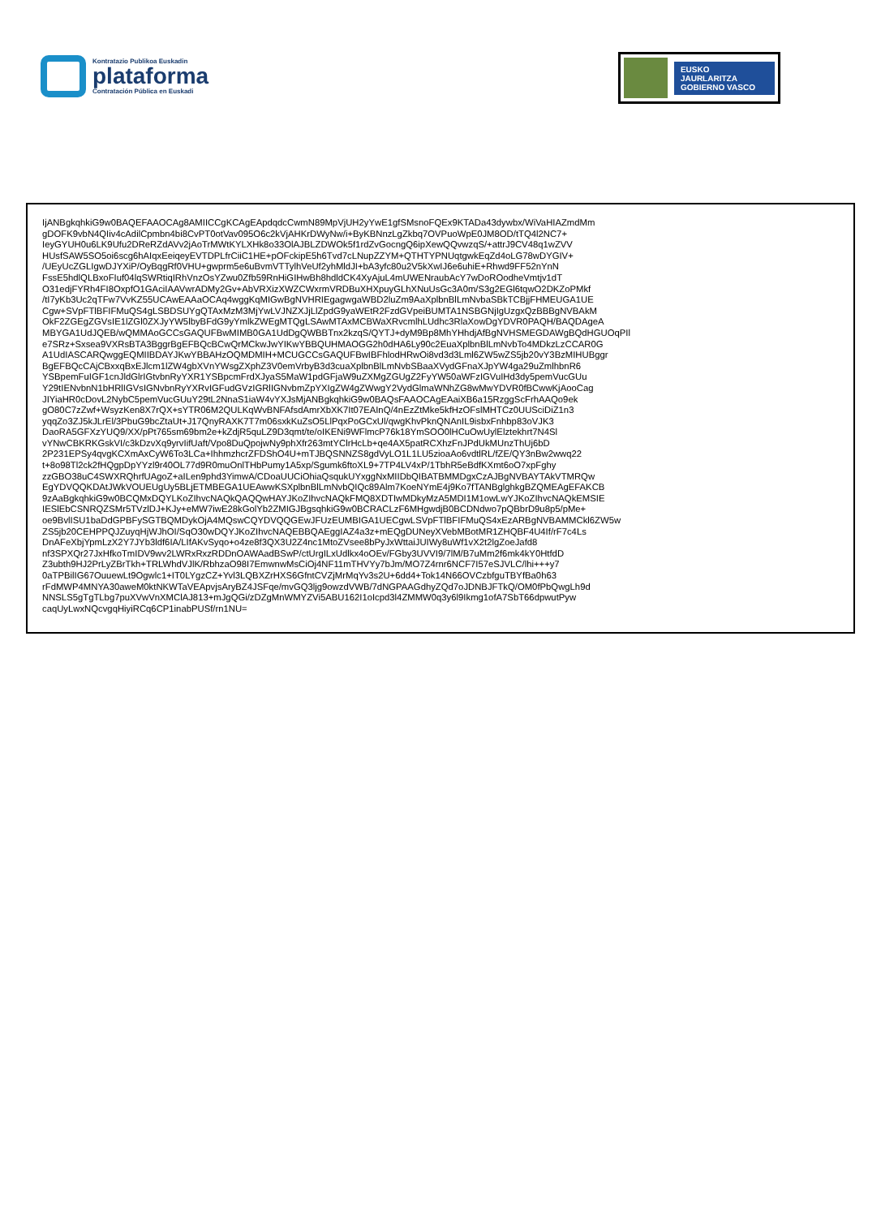Kontratazio Publikoa Euskadin
plataforma
Contratación Pública en Euskadi
EUSKO JAURLARITZA
GOBIERNO VASCO
IjANBgkqhkiG9w0BAQEFAAOCAg8AMIICCgKCAgEApdqdcCwmN89MpVjUH2yYwE1gfSMsnoFQEx9KTADa43dywbx/WiVaHIAZmdMm
gDOFK9vbN4QIiv4cAdilCpmbn4bi8CvPT0otVav095O6c2kVjAHKrDWyNw/i+ByKBNnzLgZkbq7OVPuoWpE0JM8OD/tTQ4l2NC7+
IeyGYUH0u6LK9Ufu2DReRZdAVv2jAoTrMWtKYLXHk8o33OlAJBLZDWOk5f1rdZvGocngQ6ipXewQQvwzqS/+attrJ9CV48q1wZVV
HUsfSAW5SO5oi6scg6hAIqxEeiqeyEVTDPLfrCiiC1HE+pOFckipE5h6Tvd7cLNupZZYM+QTHTYPNUqtgwkEqZd4oLG78wDYGIV+
/UEyUcZGLIgwDJYXiP/OyBqgRf0VHU+gwprm5e6uBvmVTTylhVeUf2yhMldJI+bA3yfc80u2V5kXwIJ6e6uhiE+Rhwd9FF52nYnN
FssE5hdlQLBxoFIuf04lqSWRtiqIRhVnzOsYZwu0Zfb59RnHiGIHwBh8hdldCK4XyAjuL4mUWENraubAcY7wDoROodheVmtjv1dT
O31edjFYRh4FI8OxpfO1GAciIAAVwrADMy2Gv+AbVRXizXWZCWxrmVRDBuXHXpuyGLhXNuUsGc3A0m/S3g2EGl6tqwO2DKZoPMkf
/tI7yKb3Uc2qTFw7VvKZ55UCAwEAAaOCAq4wggKqMIGwBgNVHRIEgagwgaWBD2luZm9AaXplbnBlLmNvbaSBkTCBjjFHMEUGA1UE
Cgw+SVpFTlBFIFMuQS4gLSBDSUYgQTAxMzM3MjYwLVJNZXJjLlZpdG9yaWEtR2FzdGVpeiBUMTA1NSBGNjIgUzgxQzBBBgNVBAkM
OkF2ZGEgZGVsIE1lZGl0ZXJyYW5lbyBFdG9yYmlkZWEgMTQgLSAwMTAxMCBWaXRvcmlhLUdhc3RlaXowDgYDVR0PAQH/BAQDAgeA
MBYGA1UdJQEB/wQMMAoGCCsGAQUFBwMIMB0GA1UdDgQWBBTnx2kzqS/QYTJ+dyM9Bp8MhYHhdjAfBgNVHSMEGDAWgBQdHGUOqPIl
e7SRz+Sxsea9VXRsBTA3BggrBgEFBQcBCwQrMCkwJwYIKwYBBQUHMAOGG2h0dHA6Ly90c2EuaXplbnBlLmNvbTo4MDkzLzCCAR0G
A1UdIASCARQwggEQMIIBDAYJKwYBBAHzOQMDMIH+MCUGCCsGAQUFBwIBFhlodHRwOi8vd3d3Lml6ZW5wZS5jb20vY3BzMIHUBggr
BgEFBQcCAjCBxxqBxEJlcm1lZW4gbXVnYWsgZXphZ3V0emVrbyB3d3cuaXplbnBlLmNvbSBaaXVydGFnaXJpYW4ga29uZmlhbnR6
YSBpemFuIGF1cnJldGlrIGtvbnRyYXR1YSBpcmFrdXJyaS5MaW1pdGFjaW9uZXMgZGUgZ2FyYW50aWFzIGVuIHd3dy5pemVucGUu
Y29tIENvbnN1bHRlIGVsIGNvbnRyYXRvIGFudGVzIGRlIGNvbmZpYXIgZW4gZWwgY2VydGlmaWNhZG8wMwYDVR0fBCwwKjAooCag
JIYiaHR0cDovL2NybC5pemVucGUuY29tL2NnaS1iaW4vYXJsMjANBgkqhkiG9w0BAQsFAAOCAgEAaiXB6a15RzggScFrhAAQo9ek
gO80C7zZwf+WsyzKen8X7rQX+sYTR06M2QULKqWvBNFAfsdAmrXbXK7It07EAInQ/4nEzZtMke5kfHzOFslMHTCz0UUSciDiZ1n3
yqqZo3ZJ5kJLrEl/3PbuG9bcZtaUt+J17QnyRAXK7T7m06sxkKuZsO5LlPqxPoGCxUl/qwgKhvPknQNAnIL9isbxFnhbp83oVJK3
DaoRA5GFXzYUQ9/XX/pPt765sm69bm2e+kZdjR5quLZ9D3qmt/te/oIKENi9WFlmcP76k18YmSOO0lHCuOwUylElztekhrt7N4Sl
vYNwCBKRKGskVI/c3kDzvXq9yrvIifUaft/Vpo8DuQpojwNy9phXfr263mtYClrHcLb+qe4AX5patRCXhzFnJPdUkMUnzThUj6bD
2P231EPSy4qvgKCXmAxCyW6To3LCa+IhhmzhcrZFDShO4U+mTJBQSNNZS8gdVyLO1L1LU5zioaAo6vdtlRL/fZE/QY3nBw2wwq22
t+8o98Tl2ck2fHQgpDpYYzl9r40OL77d9R0muOnlTHbPumy1A5xp/Sgumk6ftoXL9+7TP4LV4xP/1TbhR5eBdfKXmt6oO7xpFghy
zzGBO38uC4SWXRQhrfUAgoZ+aILen9phd3YimwA/CDoaUUCiOhiaQsqukUYxggNxMIIDbQIBATBMMDgxCzAJBgNVBAYTAkVTMRQw
EgYDVQQKDAtJWkVOUEUgUy5BLjETMBEGA1UEAwwKSXplbnBlLmNvbQIQc89Alm7KoeNYmE4j9Ko7fTANBglghkgBZQMEAgEFAKCB
9zAaBgkqhkiG9w0BCQMxDQYLKoZIhvcNAQkQAQQwHAYJKoZIhvcNAQkFMQ8XDTIwMDkyMzA5MDI1M1owLwYJKoZIhvcNAQkEMSIE
IESlEbCSNRQZSMr5TVzlDJ+KJy+eMW7iwE28kGolYb2ZMIGJBgsqhkiG9w0BCRACLzF6MHgwdjB0BCDNdwo7pQBbrD9u8p5/pMe+
oe9BvlISU1baDdGPBFySGTBQMDykOjA4MQswCQYDVQQGEwJFUzEUMBIGA1UECgwLSVpFTlBFIFMuQS4xEzARBgNVBAMMCkl6ZW5w
ZS5jb20CEHPPQJZuyqHjWJhOI/SqO30wDQYJKoZIhvcNAQEBBQAEggIAZ4a3z+mEQgDUNeyXVebMBotMR1ZHQBF4U4If/rF7c4Ls
DnAFeXbjYpmLzX2Y7JYb3ldf6IA/LIfAKvSyqo+o4ze8f3QX3U2Z4nc1MtoZVsee8bPyJxWttaiJUIWy8uWf1vX2t2lgZoeJafd8
nf3SPXQr27JxHfkoTmIDV9wv2LWRxRxzRDDnOAWAadBSwP/ctUrgILxUdlkx4oOEv/FGby3UVVI9/7lM/B7uMm2f6mk4kY0HtfdD
Z3ubth9HJ2PrLyZBrTkh+TRLWhdVJlK/RbhzaO98I7EmwnwMsCiOj4NF11mTHVYy7bJm/MO7Z4rnr6NCF7I57eSJVLC/lhi+++y7
0aTPBilIG67OuuewLt9Ogwlc1+IT0LYgzCZ+Yvl3LQBXZrHXS6GfntCVZjMrMqYv3s2U+6dd4+Tok14N66OVCzbfguTBYfBa0h63
rFdMWP4MNYA30aweM0ktNKWTaVEApvjsAryBZ4JSFqe/mvGQ3ljg9owzdVWB/7dNGPAAGdhyZQd7oJDNBJFTkQ/OM0fPbQwgLh9d
NNSLS5gTgTLbg7puXVwVnXMClAJ813+mJgQGi/zDZgMnWMYZVi5ABU162I1oIcpd3l4ZMMW0q3y6l9Ikmg1ofA7SbT66dpwutPyw
caqUyLwxNQcvgqHiyiRCq6CP1inabPUSf/rn1NU=